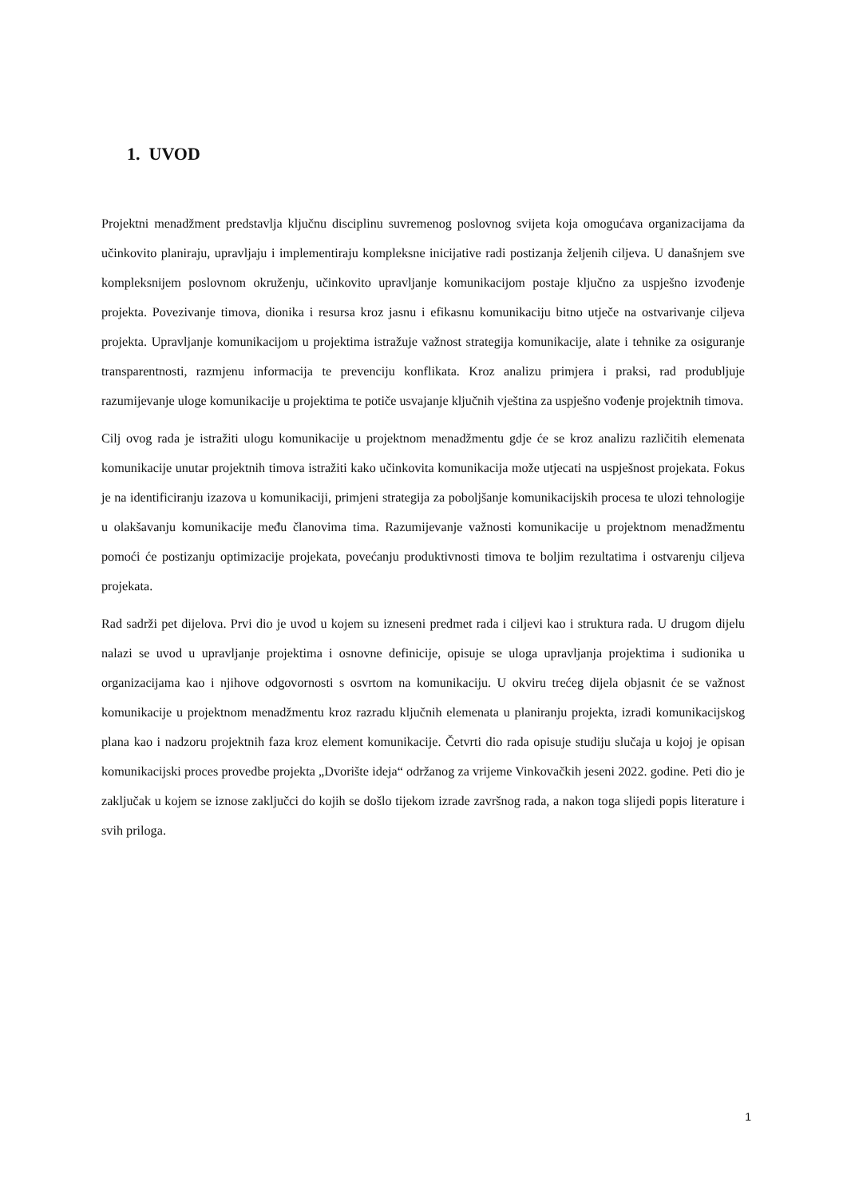1. UVOD
Projektni menadžment predstavlja ključnu disciplinu suvremenog poslovnog svijeta koja omogućava organizacijama da učinkovito planiraju, upravljaju i implementiraju kompleksne inicijative radi postizanja željenih ciljeva. U današnjem sve kompleksnijem poslovnom okruženju, učinkovito upravljanje komunikacijom postaje ključno za uspješno izvođenje projekta. Povezivanje timova, dionika i resursa kroz jasnu i efikasnu komunikaciju bitno utječe na ostvarivanje ciljeva projekta. Upravljanje komunikacijom u projektima istražuje važnost strategija komunikacije, alate i tehnike za osiguranje transparentnosti, razmjenu informacija te prevenciju konflikata. Kroz analizu primjera i praksi, rad produbljuje razumijevanje uloge komunikacije u projektima te potiče usvajanje ključnih vještina za uspješno vođenje projektnih timova.
Cilj ovog rada je istražiti ulogu komunikacije u projektnom menadžmentu gdje će se kroz analizu različitih elemenata komunikacije unutar projektnih timova istražiti kako učinkovita komunikacija može utjecati na uspješnost projekata. Fokus je na identificiranju izazova u komunikaciji, primjeni strategija za poboljšanje komunikacijskih procesa te ulozi tehnologije u olakšavanju komunikacije među članovima tima. Razumijevanje važnosti komunikacije u projektnom menadžmentu pomoći će postizanju optimizacije projekata, povećanju produktivnosti timova te boljim rezultatima i ostvarenju ciljeva projekata.
Rad sadrži pet dijelova. Prvi dio je uvod u kojem su izneseni predmet rada i ciljevi kao i struktura rada. U drugom dijelu nalazi se uvod u upravljanje projektima i osnovne definicije, opisuje se uloga upravljanja projektima i sudionika u organizacijama kao i njihove odgovornosti s osvrtom na komunikaciju. U okviru trećeg dijela objasnit će se važnost komunikacije u projektnom menadžmentu kroz razradu ključnih elemenata u planiranju projekta, izradi komunikacijskog plana kao i nadzoru projektnih faza kroz element komunikacije. Četvrti dio rada opisuje studiju slučaja u kojoj je opisan komunikacijski proces provedbe projekta „Dvorište ideja“ održanog za vrijeme Vinkovačkih jeseni 2022. godine. Peti dio je zaključak u kojem se iznose zaključci do kojih se došlo tijekom izrade završnog rada, a nakon toga slijedi popis literature i svih priloga.
1